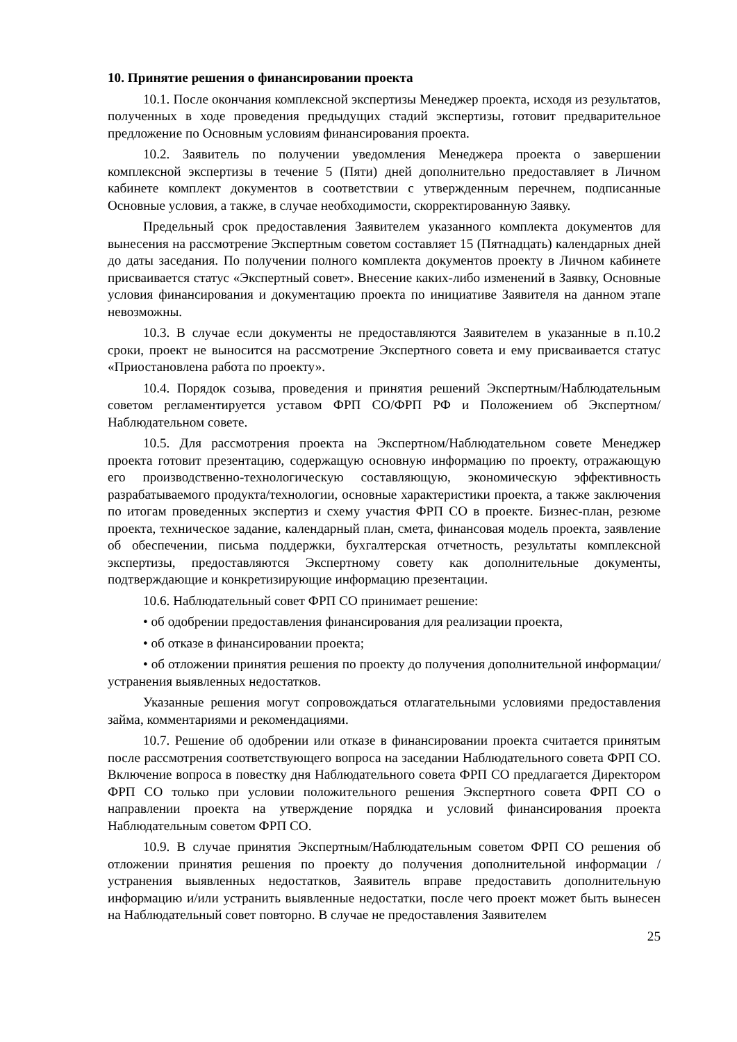10. Принятие решения о финансировании проекта
10.1. После окончания комплексной экспертизы Менеджер проекта, исходя из результатов, полученных в ходе проведения предыдущих стадий экспертизы, готовит предварительное предложение по Основным условиям финансирования проекта.
10.2. Заявитель по получении уведомления Менеджера проекта о завершении комплексной экспертизы в течение 5 (Пяти) дней дополнительно предоставляет в Личном кабинете комплект документов в соответствии с утвержденным перечнем, подписанные Основные условия, а также, в случае необходимости, скорректированную Заявку.
Предельный срок предоставления Заявителем указанного комплекта документов для вынесения на рассмотрение Экспертным советом составляет 15 (Пятнадцать) календарных дней до даты заседания. По получении полного комплекта документов проекту в Личном кабинете присваивается статус «Экспертный совет». Внесение каких-либо изменений в Заявку, Основные условия финансирования и документацию проекта по инициативе Заявителя на данном этапе невозможны.
10.3. В случае если документы не предоставляются Заявителем в указанные в п.10.2 сроки, проект не выносится на рассмотрение Экспертного совета и ему присваивается статус «Приостановлена работа по проекту».
10.4. Порядок созыва, проведения и принятия решений Экспертным/Наблюдательным советом регламентируется уставом ФРП СО/ФРП РФ и Положением об Экспертном/Наблюдательном совете.
10.5. Для рассмотрения проекта на Экспертном/Наблюдательном совете Менеджер проекта готовит презентацию, содержащую основную информацию по проекту, отражающую его производственно-технологическую составляющую, экономическую эффективность разрабатываемого продукта/технологии, основные характеристики проекта, а также заключения по итогам проведенных экспертиз и схему участия ФРП СО в проекте. Бизнес-план, резюме проекта, техническое задание, календарный план, смета, финансовая модель проекта, заявление об обеспечении, письма поддержки, бухгалтерская отчетность, результаты комплексной экспертизы, предоставляются Экспертному совету как дополнительные документы, подтверждающие и конкретизирующие информацию презентации.
10.6. Наблюдательный совет ФРП СО принимает решение:
• об одобрении предоставления финансирования для реализации проекта,
• об отказе в финансировании проекта;
• об отложении принятия решения по проекту до получения дополнительной информации/устранения выявленных недостатков.
Указанные решения могут сопровождаться отлагательными условиями предоставления займа, комментариями и рекомендациями.
10.7. Решение об одобрении или отказе в финансировании проекта считается принятым после рассмотрения соответствующего вопроса на заседании Наблюдательного совета ФРП СО. Включение вопроса в повестку дня Наблюдательного совета ФРП СО предлагается Директором ФРП СО только при условии положительного решения Экспертного совета ФРП СО о направлении проекта на утверждение порядка и условий финансирования проекта Наблюдательным советом ФРП СО.
10.9. В случае принятия Экспертным/Наблюдательным советом ФРП СО решения об отложении принятия решения по проекту до получения дополнительной информации / устранения выявленных недостатков, Заявитель вправе предоставить дополнительную информацию и/или устранить выявленные недостатки, после чего проект может быть вынесен на Наблюдательный совет повторно. В случае не предоставления Заявителем
25